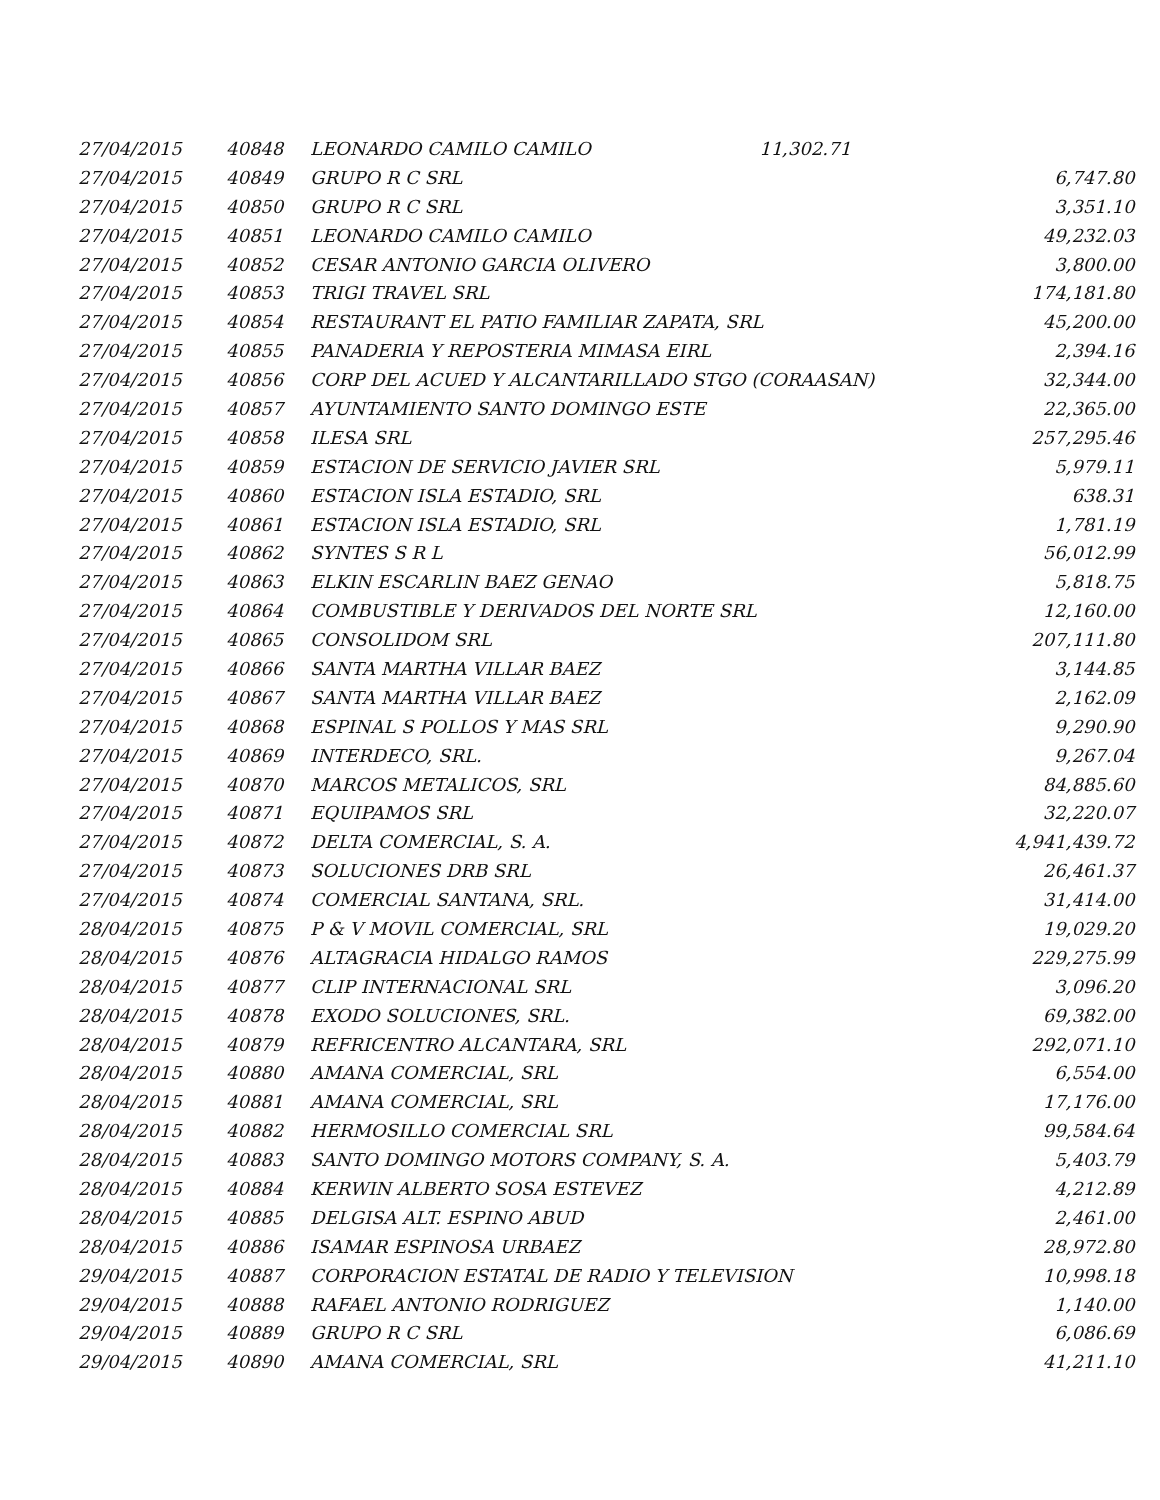| 27/04/2015 | 40848 | LEONARDO CAMILO CAMILO | | 11,302.71 |
| 27/04/2015 | 40849 | GRUPO R C SRL | 6,747.80 |
| 27/04/2015 | 40850 | GRUPO R C SRL | 3,351.10 |
| 27/04/2015 | 40851 | LEONARDO CAMILO CAMILO | 49,232.03 |
| 27/04/2015 | 40852 | CESAR ANTONIO GARCIA OLIVERO | 3,800.00 |
| 27/04/2015 | 40853 | TRIGI TRAVEL SRL | 174,181.80 |
| 27/04/2015 | 40854 | RESTAURANT EL PATIO FAMILIAR ZAPATA, SRL | 45,200.00 |
| 27/04/2015 | 40855 | PANADERIA Y REPOSTERIA MIMASA EIRL | 2,394.16 |
| 27/04/2015 | 40856 | CORP DEL ACUED Y ALCANTARILLADO STGO (CORAASAN) | 32,344.00 |
| 27/04/2015 | 40857 | AYUNTAMIENTO SANTO DOMINGO ESTE | 22,365.00 |
| 27/04/2015 | 40858 | ILESA SRL | 257,295.46 |
| 27/04/2015 | 40859 | ESTACION DE SERVICIO JAVIER SRL | 5,979.11 |
| 27/04/2015 | 40860 | ESTACION ISLA ESTADIO, SRL | 638.31 |
| 27/04/2015 | 40861 | ESTACION ISLA ESTADIO, SRL | 1,781.19 |
| 27/04/2015 | 40862 | SYNTES S R L | 56,012.99 |
| 27/04/2015 | 40863 | ELKIN ESCARLIN BAEZ GENAO | 5,818.75 |
| 27/04/2015 | 40864 | COMBUSTIBLE Y DERIVADOS DEL NORTE SRL | 12,160.00 |
| 27/04/2015 | 40865 | CONSOLIDOM SRL | 207,111.80 |
| 27/04/2015 | 40866 | SANTA MARTHA VILLAR BAEZ | 3,144.85 |
| 27/04/2015 | 40867 | SANTA MARTHA VILLAR BAEZ | 2,162.09 |
| 27/04/2015 | 40868 | ESPINAL S POLLOS Y MAS SRL | 9,290.90 |
| 27/04/2015 | 40869 | INTERDECO, SRL. | 9,267.04 |
| 27/04/2015 | 40870 | MARCOS METALICOS, SRL | 84,885.60 |
| 27/04/2015 | 40871 | EQUIPAMOS SRL | 32,220.07 |
| 27/04/2015 | 40872 | DELTA COMERCIAL, S. A. | 4,941,439.72 |
| 27/04/2015 | 40873 | SOLUCIONES DRB SRL | 26,461.37 |
| 27/04/2015 | 40874 | COMERCIAL SANTANA, SRL. | 31,414.00 |
| 28/04/2015 | 40875 | P & V MOVIL COMERCIAL, SRL | 19,029.20 |
| 28/04/2015 | 40876 | ALTAGRACIA HIDALGO RAMOS | 229,275.99 |
| 28/04/2015 | 40877 | CLIP INTERNACIONAL SRL | 3,096.20 |
| 28/04/2015 | 40878 | EXODO SOLUCIONES, SRL. | 69,382.00 |
| 28/04/2015 | 40879 | REFRICENTRO ALCANTARA, SRL | 292,071.10 |
| 28/04/2015 | 40880 | AMANA COMERCIAL, SRL | 6,554.00 |
| 28/04/2015 | 40881 | AMANA COMERCIAL, SRL | 17,176.00 |
| 28/04/2015 | 40882 | HERMOSILLO COMERCIAL SRL | 99,584.64 |
| 28/04/2015 | 40883 | SANTO DOMINGO MOTORS COMPANY, S. A. | 5,403.79 |
| 28/04/2015 | 40884 | KERWIN ALBERTO SOSA ESTEVEZ | 4,212.89 |
| 28/04/2015 | 40885 | DELGISA ALT. ESPINO ABUD | 2,461.00 |
| 28/04/2015 | 40886 | ISAMAR ESPINOSA URBAEZ | 28,972.80 |
| 29/04/2015 | 40887 | CORPORACION ESTATAL DE RADIO Y TELEVISION | 10,998.18 |
| 29/04/2015 | 40888 | RAFAEL ANTONIO RODRIGUEZ | 1,140.00 |
| 29/04/2015 | 40889 | GRUPO R C SRL | 6,086.69 |
| 29/04/2015 | 40890 | AMANA COMERCIAL, SRL | 41,211.10 |